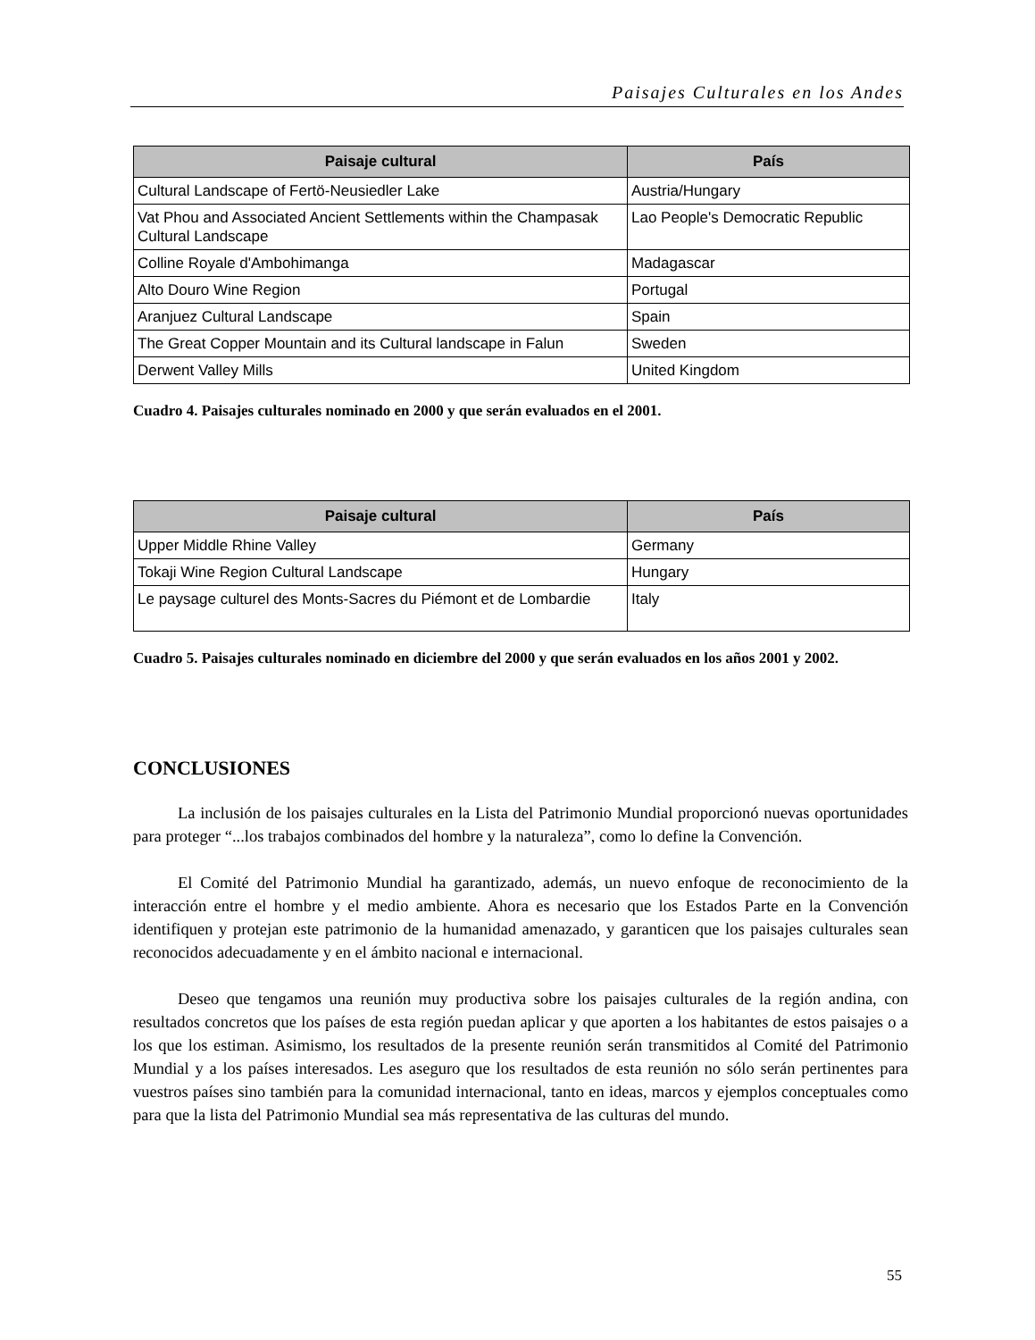Paisajes Culturales en los Andes
| Paisaje cultural | País |
| --- | --- |
| Cultural Landscape of Fertö-Neusiedler Lake | Austria/Hungary |
| Vat Phou and Associated Ancient Settlements within the Champasak Cultural Landscape | Lao People's Democratic Republic |
| Colline Royale d'Ambohimanga | Madagascar |
| Alto Douro Wine Region | Portugal |
| Aranjuez Cultural Landscape | Spain |
| The Great Copper Mountain and its Cultural landscape in Falun | Sweden |
| Derwent Valley Mills | United Kingdom |
Cuadro 4. Paisajes culturales nominado en 2000 y que serán evaluados en el 2001.
| Paisaje cultural | País |
| --- | --- |
| Upper Middle Rhine Valley | Germany |
| Tokaji Wine Region Cultural Landscape | Hungary |
| Le paysage culturel des Monts-Sacres du Piémont et de Lombardie | Italy |
Cuadro 5. Paisajes culturales nominado en diciembre del 2000 y que serán evaluados en los años 2001 y 2002.
CONCLUSIONES
La inclusión de los paisajes culturales en la Lista del Patrimonio Mundial proporcionó nuevas oportunidades para proteger “...los trabajos combinados del hombre y la naturaleza”, como lo define la Convención.
El Comité del Patrimonio Mundial ha garantizado, además, un nuevo enfoque de reconocimiento de la interacción entre el hombre y el medio ambiente. Ahora es necesario que los Estados Parte en la Convención identifiquen y protejan este patrimonio de la humanidad amenazado, y garanticen que los paisajes culturales sean reconocidos adecuadamente y en el ámbito nacional e internacional.
Deseo que tengamos una reunión muy productiva sobre los paisajes culturales de la región andina, con resultados concretos que los países de esta región puedan aplicar y que aporten a los habitantes de estos paisajes o a los que los estiman. Asimismo, los resultados de la presente reunión serán transmitidos al Comité del Patrimonio Mundial y a los países interesados. Les aseguro que los resultados de esta reunión no sólo serán pertinentes para vuestros países sino también para la comunidad internacional, tanto en ideas, marcos y ejemplos conceptuales como para que la lista del Patrimonio Mundial sea más representativa de las culturas del mundo.
55